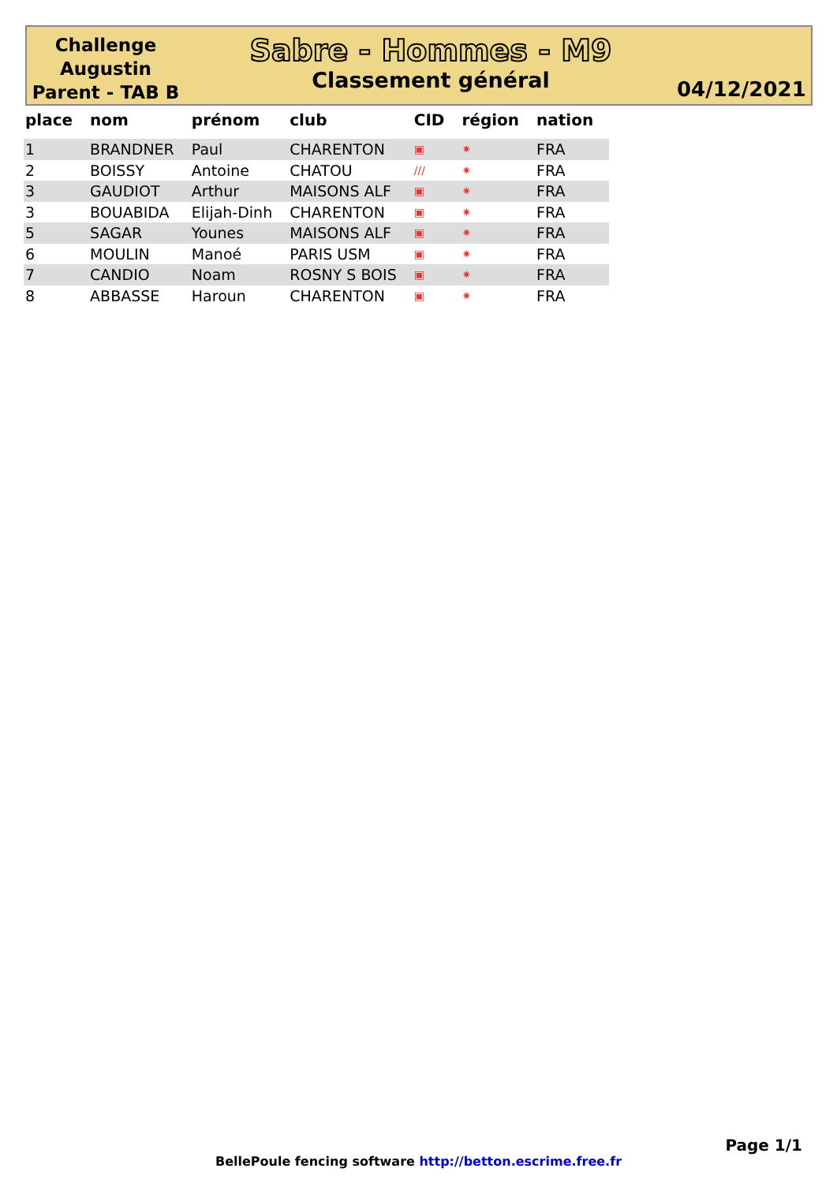Challenge Augustin Parent - TAB B
Sabre - Hommes - M9
Classement général
04/12/2021
| place | nom | prénom | club | CID | région | nation |
| --- | --- | --- | --- | --- | --- | --- |
| 1 | BRANDNER | Paul | CHARENTON | ▣ | ✷ | FRA |
| 2 | BOISSY | Antoine | CHATOU | /// | ✷ | FRA |
| 3 | GAUDIOT | Arthur | MAISONS ALF | ▣ | ✷ | FRA |
| 3 | BOUABIDA | Elijah-Dinh | CHARENTON | ▣ | ✷ | FRA |
| 5 | SAGAR | Younes | MAISONS ALF | ▣ | ✷ | FRA |
| 6 | MOULIN | Manoé | PARIS USM | ▣ | ✷ | FRA |
| 7 | CANDIO | Noam | ROSNY S BOIS | ▣ | ✷ | FRA |
| 8 | ABBASSE | Haroun | CHARENTON | ▣ | ✷ | FRA |
Page 1/1
BellePoule fencing software http://betton.escrime.free.fr